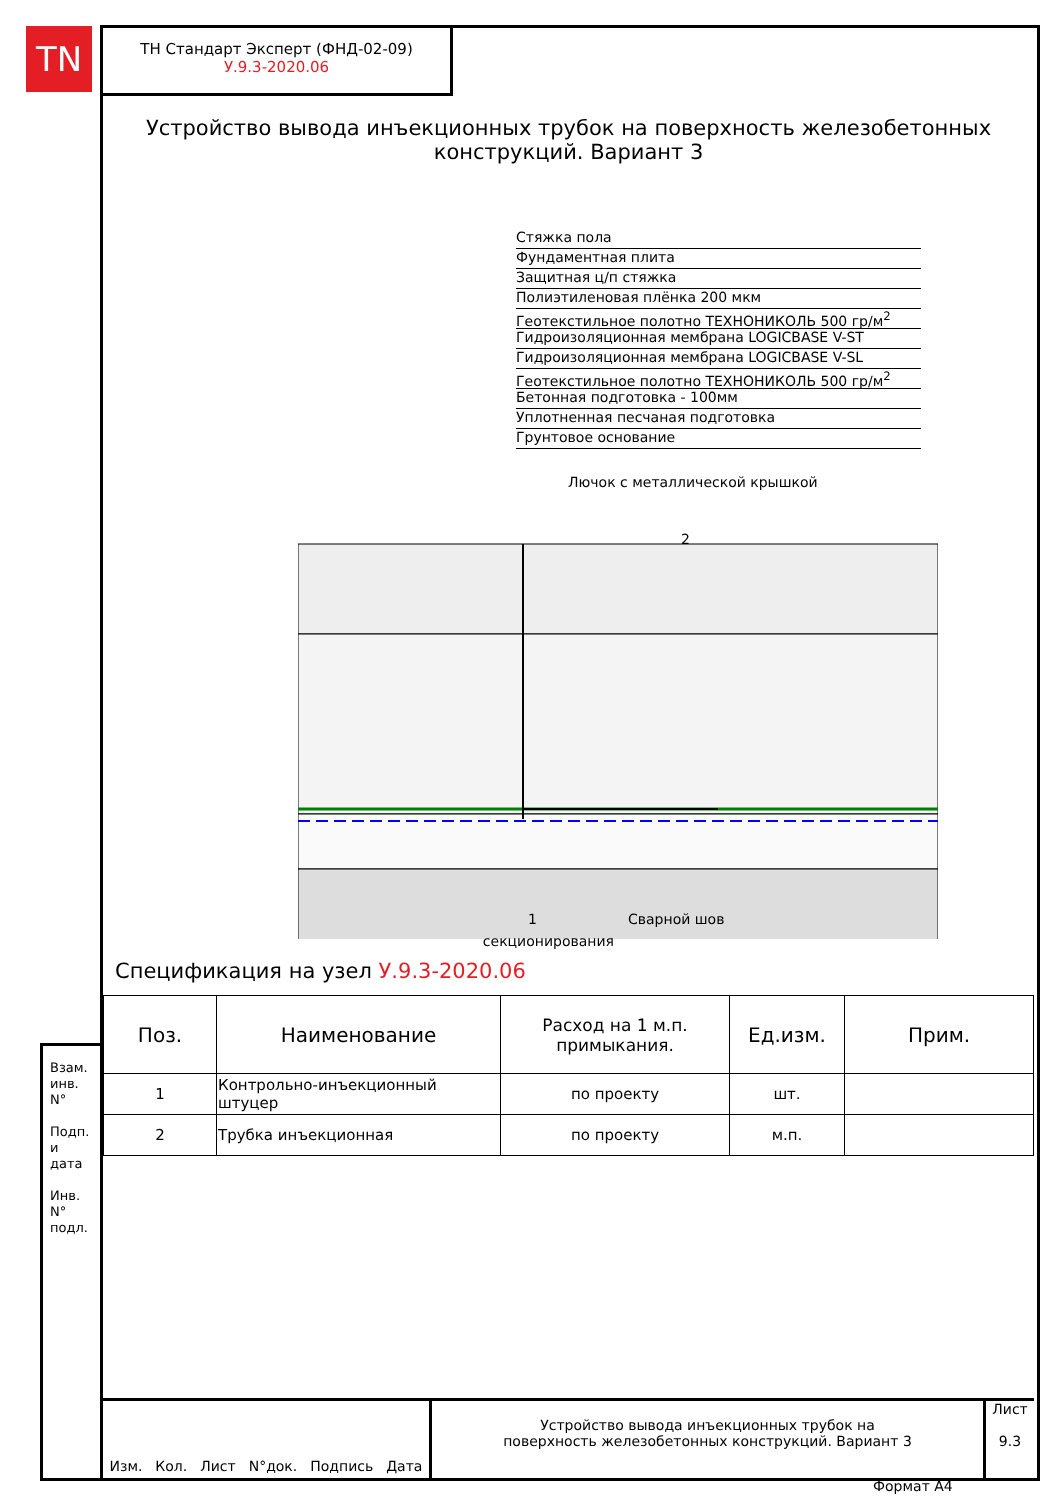TN
ТН Стандарт Эксперт (ФНД-02-09)
У.9.3-2020.06
Устройство вывода инъекционных трубок на поверхность железобетонных конструкций. Вариант 3
Стяжка пола
Фундаментная плита
Защитная ц/п стяжка
Полиэтиленовая плёнка 200 мкм
Геотекстильное полотно ТЕХНОНИКОЛЬ 500 гр/м<sup>2</sup>
Гидроизоляционная мембрана LOGICBASE V-ST
Гидроизоляционная мембрана LOGICBASE V-SL
Геотекстильное полотно ТЕХНОНИКОЛЬ 500 гр/м<sup>2</sup>
Бетонная подготовка - 100мм
Уплотненная песчаная подготовка
Грунтовое основание
Лючок с металлической крышкой
2
1
Сварной шов
секционирования
Спецификация на узел У.9.3-2020.06
| Поз. | Наименование | Расход на 1 м.п. примыкания. | Ед.изм. | Прим. |
| --- | --- | --- | --- | --- |
| 1 | Контрольно-инъекционный штуцер | по проекту | шт. | |
| 2 | Трубка инъекционная | по проекту | м.п. | |
Изм. Кол. Лист N°док. Подпись Дата
Устройство вывода инъекционных трубок на
поверхность железобетонных конструкций. Вариант 3
Лист
9.3
Взам. инв. N°
Подп. и дата
Инв. N° подл.
Формат А4